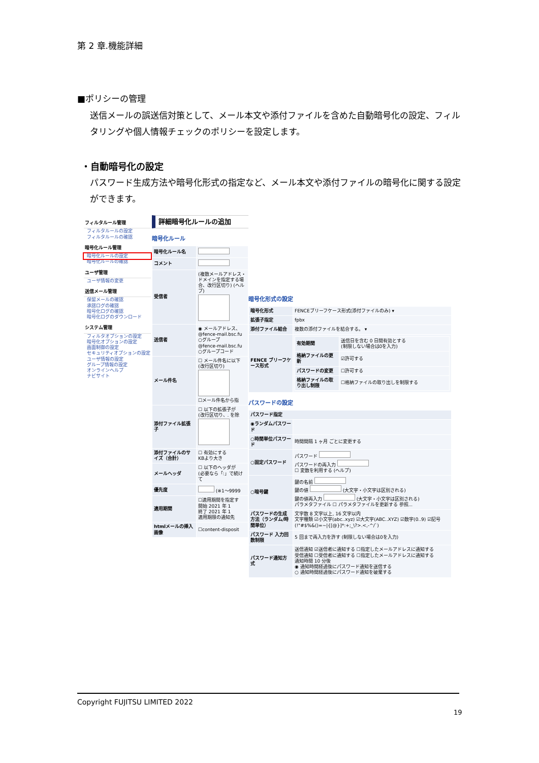第 2 章.機能詳細
■ポリシーの管理
送信メールの誤送信対策として、メール本文や添付ファイルを含めた自動暗号化の設定、フィルタリングや個人情報チェックのポリシーを設定します。
・自動暗号化の設定
パスワード生成方法や暗号化形式の指定など、メール本文や添付ファイルの暗号化に関する設定ができます。
フィルタルール管理
フィルタルールの設定
フィルタルールの確認
暗号化ルール管理
暗号化ルールの設定
暗号化ルールの確認
ユーザ管理
ユーザ情報の変更
送信メール管理
保留メールの確認
承認ログの確認
暗号化ログの確認
暗号化ログのダウンロード
システム管理
フィルタオプションの設定
暗号化オプションの設定
画面制御の設定
セキュリティオプションの設定
ユーザ情報の設定
グループ情報の設定
オンラインヘルプ
ナビサイト
詳細暗号化ルールの追加
暗号化ルール
| 暗号化ルール名 | |
| コメント | |
| 受信者 | (複数メールアドレス・ドメインを指定する場合、改行区切り) (ヘルプ) |
| 送信者 | ◉ メールアドレス、 @fence-mail.bsc.fu ○グループ @fence-mail.bsc.fu ○グループコード |
| メール件名 | ☐ メール件名に以下 (改行区切り) ☐メール件名から指 |
| 添付ファイル拡張子 | ☐ 以下の拡張子が (改行区切り、. を除 |
| 添付ファイルのサイズ（合計） | ☐ 有効にする KBより大き |
| メールヘッダ | ☐ 以下のヘッダが (必要なら「:」で続けて |
| 優先度 | (※1～9999 |
| 適用期間 | ☐適用期間を指定す 開始 2021 年 1 終了 2021 年 1 適用期限の通知先 |
| htmlメールの挿入画像 | ☐content-disposit |
暗号化形式の設定
| 暗号化形式 | FENCEブリーフケース形式(添付ファイルのみ) ▾ |
| 拡張子指定 | fpbx |
| 添付ファイル結合 | 複数の添付ファイルを結合する。 ▾ |
| FENCE ブリーフケース形式 | / 有効期間 / 送信日を含む 0 日間有効とする (制限しない場合は0を入力) / / 格納ファイルの更新 / ☑許可する / / パスワードの変更 / ☐許可する / / 格納ファイルの取り出し制限 / ☐格納ファイルの取り出しを制限する / |
パスワードの設定
| パスワード指定 | |
| --- | --- |
| ◉ランダムパスワード | |
| ○時間単位パスワード | 時間間隔 1 ヶ月 ごとに変更する |
| ○固定パスワード | パスワード パスワードの再入力 ☐ 変数を利用する (ヘルプ) |
| ○暗号鍵 | 鍵の名前 鍵の値 (大文字・小文字は区別される) 鍵の値再入力 (大文字・小文字は区別される) パラメタファイル ☐ パラメタファイルを更新する 参照... |
| パスワードの生成方法（ランダム/時間単位） | 文字数 8 文字以上, 16 文字以内 文字種類 ☑小文字(abc..xyz) ☑大文字(ABC..XYZ) ☑数字(0..9) ☑記号 (!"#$%&()=~/{[@}]*:+;_\?>.<,-^/`) |
| パスワード 入力回数制限 | 5 回まで再入力を許す (制限しない場合は0を入力) |
| パスワード通知方式 | 送信通知 ☑送信者に通知する ☐指定したメールアドレスに通知する 受信通知 ☐受信者に通知する ☐指定したメールアドレスに通知する 通知時間 10 分後 ◉ 通知時間経過後にパスワード通知を送信する ○ 通知時間経過後にパスワード通知を破棄する |
Copyright FUJITSU LIMITED 2022
19